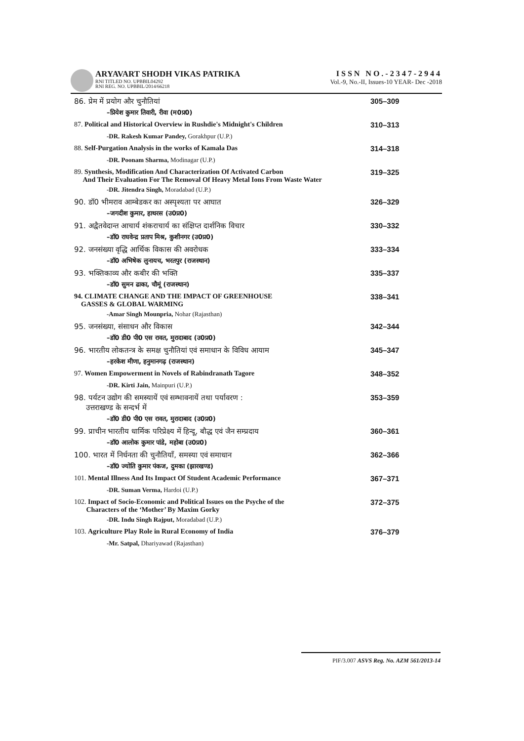ARYAVART SHODH VIKAS PATRIKA
RNI TITLED NO. UPBBIL04292
RNI REG. NO. UPBBIL/2014/66218
ISSN NO.-2347-2944
Vol.-9, No.-II, Issues-10 YEAR- Dec -2018
| 86. प्रेम में प्रयोग और चुनौतियां | 305–309 |
| –प्रियेश कुमार तिवारी, रीवा (म0प्र0) | |
| 87. Political and Historical Overview in Rushdie's Midnight's Children | 310–313 |
| -DR. Rakesh Kumar Pandey, Gorakhpur (U.P.) | |
| 88. Self-Purgation Analysis in the works of Kamala Das | 314–318 |
| -DR. Poonam Sharma, Modinagar (U.P.) | |
| 89. Synthesis, Modification And Characterization Of Activated Carbon And Their Evaluation For The Removal Of Heavy Metal Ions From Waste Water | 319–325 |
| -DR. Jitendra Singh, Moradabad (U.P.) | |
| 90. डॉ0 भीमराव आम्बेडकर का अस्पृश्यता पर आघात | 326–329 |
| –जगदीश कुमार, हाथरस (उ0प्र0) | |
| 91. अद्वैतवेदान्त आचार्य शंकराचार्य का संक्षिप्त दार्शनिक विचार | 330–332 |
| –डॉ0 राघवेन्द्र प्रताप मिश्र, कुशीनगर (उ0प्र0) | |
| 92. जनसंख्या वृद्धि आर्थिक विकास की अवरोधक | 333–334 |
| –डॉ0 अभिषेक लुनायच, भरतपुर (राजस्थान) | |
| 93. भक्तिकाव्य और कबीर की भक्ति | 335–337 |
| –डॉ0 सुमन ढाका, चौमूं (राजस्थान) | |
| 94. CLIMATE CHANGE AND THE IMPACT OF GREENHOUSE GASSES & GLOBAL WARMING | 338–341 |
| -Amar Singh Mounpria, Nohar (Rajasthan) | |
| 95. जनसंख्या, संसाधन और विकास | 342–344 |
| –डॉ0 डी0 पी0 एस रावत, मुरादाबाद (उ0प्र0) | |
| 96. भारतीय लोकतन्त्र के समक्ष चुनौतियां एवं समाधान के विविध आयाम | 345–347 |
| –हरकेश मीणा, हनुमानगढ़ (राजस्थान) | |
| 97. Women Empowerment in Novels of Rabindranath Tagore | 348–352 |
| -DR. Kirti Jain, Mainpuri (U.P.) | |
| 98. पर्यटन उद्योग की समस्यायें एवं सम्भावनायें तथा पर्यावरण : उत्तराखण्ड के सन्दर्भ में | 353–359 |
| –डॉ0 डी0 पी0 एस रावत, मुरादाबाद (उ0प्र0) | |
| 99. प्राचीन भारतीय धार्मिक परिप्रेक्ष्य में हिन्दू, बौद्ध एवं जैन सम्प्रदाय | 360–361 |
| –डॉ0 आलोक कुमार पांडे, महोबा (उ0प्र0) | |
| 100. भारत में निर्धनता की चुनौतियाँ, समस्या एवं समाधान | 362–366 |
| –डॉ0 ज्योति कुमार पंकज, दुमका (झारखण्ड) | |
| 101. Mental Illness And Its Impact Of Student Academic Performance | 367–371 |
| -DR. Suman Verma, Hardoi (U.P.) | |
| 102. Impact of Socio-Economic and Political Issues on the Psyche of the Characters of the ‘Mother’ By Maxim Gorky | 372–375 |
| -DR. Indu Singh Rajput, Moradabad (U.P.) | |
| 103. Agriculture Play Role in Rural Economy of India | 376–379 |
| -Mr. Satpal, Dhariyawad (Rajasthan) | |
PIF/3.007 ASVS Reg. No. AZM 561/2013-14